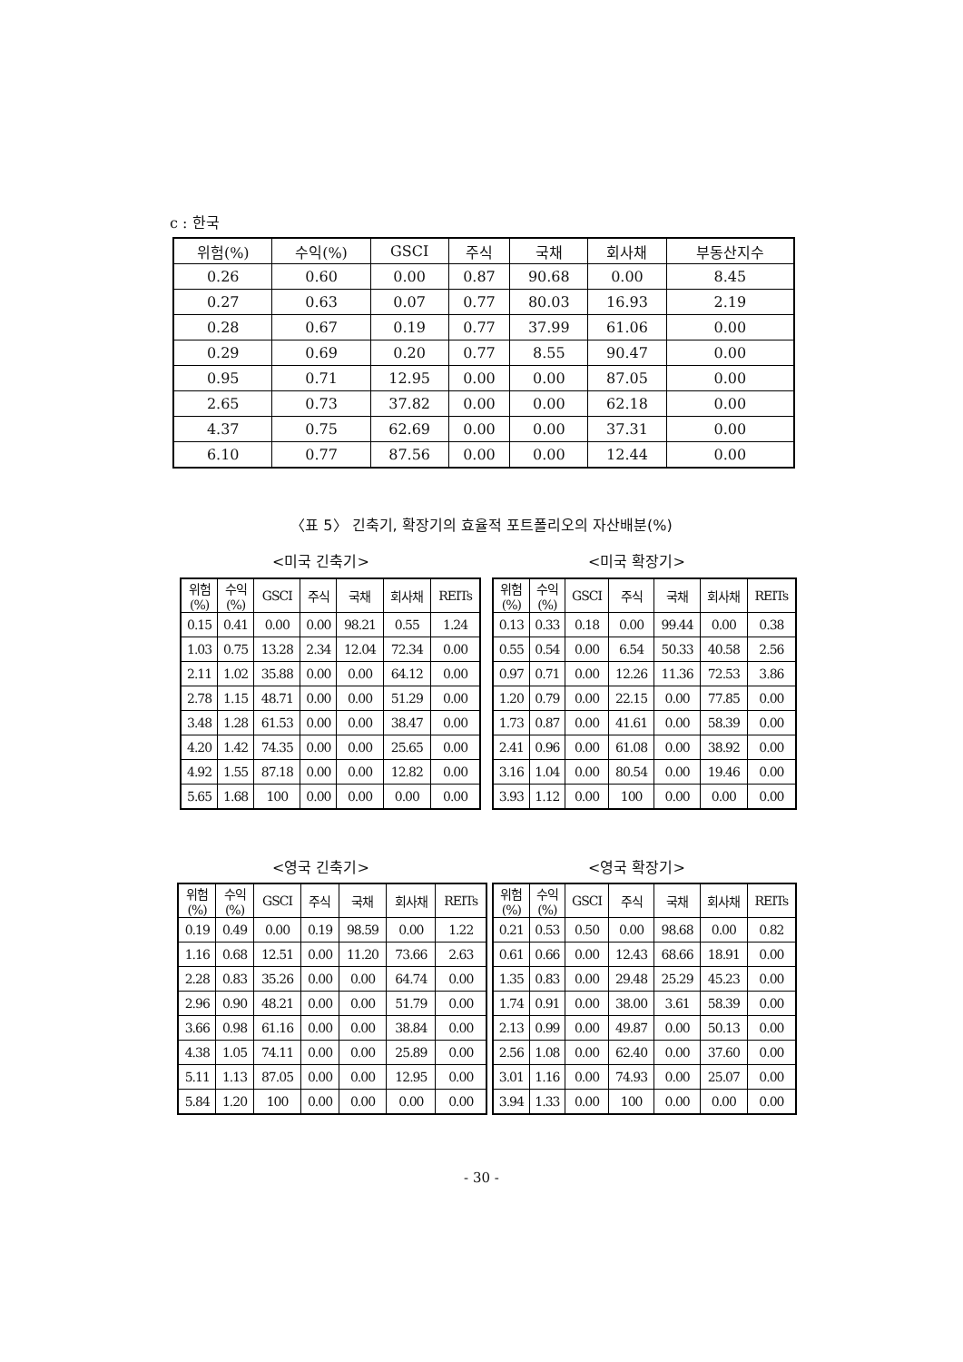c : 한국
| 위험(%) | 수익(%) | GSCI | 주식 | 국채 | 회사채 | 부동산지수 |
| --- | --- | --- | --- | --- | --- | --- |
| 0.26 | 0.60 | 0.00 | 0.87 | 90.68 | 0.00 | 8.45 |
| 0.27 | 0.63 | 0.07 | 0.77 | 80.03 | 16.93 | 2.19 |
| 0.28 | 0.67 | 0.19 | 0.77 | 37.99 | 61.06 | 0.00 |
| 0.29 | 0.69 | 0.20 | 0.77 | 8.55 | 90.47 | 0.00 |
| 0.95 | 0.71 | 12.95 | 0.00 | 0.00 | 87.05 | 0.00 |
| 2.65 | 0.73 | 37.82 | 0.00 | 0.00 | 62.18 | 0.00 |
| 4.37 | 0.75 | 62.69 | 0.00 | 0.00 | 37.31 | 0.00 |
| 6.10 | 0.77 | 87.56 | 0.00 | 0.00 | 12.44 | 0.00 |
〈표 5〉 긴축기, 확장기의 효율적 포트폴리오의 자산배분(%)
<미국 긴축기>
| 위험 (%) | 수익 (%) | GSCI | 주식 | 국채 | 회사채 | REITs |
| --- | --- | --- | --- | --- | --- | --- |
| 0.15 | 0.41 | 0.00 | 0.00 | 98.21 | 0.55 | 1.24 |
| 1.03 | 0.75 | 13.28 | 2.34 | 12.04 | 72.34 | 0.00 |
| 2.11 | 1.02 | 35.88 | 0.00 | 0.00 | 64.12 | 0.00 |
| 2.78 | 1.15 | 48.71 | 0.00 | 0.00 | 51.29 | 0.00 |
| 3.48 | 1.28 | 61.53 | 0.00 | 0.00 | 38.47 | 0.00 |
| 4.20 | 1.42 | 74.35 | 0.00 | 0.00 | 25.65 | 0.00 |
| 4.92 | 1.55 | 87.18 | 0.00 | 0.00 | 12.82 | 0.00 |
| 5.65 | 1.68 | 100 | 0.00 | 0.00 | 0.00 | 0.00 |
<미국 확장기>
| 위험 (%) | 수익 (%) | GSCI | 주식 | 국채 | 회사채 | REITs |
| --- | --- | --- | --- | --- | --- | --- |
| 0.13 | 0.33 | 0.18 | 0.00 | 99.44 | 0.00 | 0.38 |
| 0.55 | 0.54 | 0.00 | 6.54 | 50.33 | 40.58 | 2.56 |
| 0.97 | 0.71 | 0.00 | 12.26 | 11.36 | 72.53 | 3.86 |
| 1.20 | 0.79 | 0.00 | 22.15 | 0.00 | 77.85 | 0.00 |
| 1.73 | 0.87 | 0.00 | 41.61 | 0.00 | 58.39 | 0.00 |
| 2.41 | 0.96 | 0.00 | 61.08 | 0.00 | 38.92 | 0.00 |
| 3.16 | 1.04 | 0.00 | 80.54 | 0.00 | 19.46 | 0.00 |
| 3.93 | 1.12 | 0.00 | 100 | 0.00 | 0.00 | 0.00 |
<영국 긴축기>
| 위험 (%) | 수익 (%) | GSCI | 주식 | 국채 | 회사채 | REITs |
| --- | --- | --- | --- | --- | --- | --- |
| 0.19 | 0.49 | 0.00 | 0.19 | 98.59 | 0.00 | 1.22 |
| 1.16 | 0.68 | 12.51 | 0.00 | 11.20 | 73.66 | 2.63 |
| 2.28 | 0.83 | 35.26 | 0.00 | 0.00 | 64.74 | 0.00 |
| 2.96 | 0.90 | 48.21 | 0.00 | 0.00 | 51.79 | 0.00 |
| 3.66 | 0.98 | 61.16 | 0.00 | 0.00 | 38.84 | 0.00 |
| 4.38 | 1.05 | 74.11 | 0.00 | 0.00 | 25.89 | 0.00 |
| 5.11 | 1.13 | 87.05 | 0.00 | 0.00 | 12.95 | 0.00 |
| 5.84 | 1.20 | 100 | 0.00 | 0.00 | 0.00 | 0.00 |
<영국 확장기>
| 위험 (%) | 수익 (%) | GSCI | 주식 | 국채 | 회사채 | REITs |
| --- | --- | --- | --- | --- | --- | --- |
| 0.21 | 0.53 | 0.50 | 0.00 | 98.68 | 0.00 | 0.82 |
| 0.61 | 0.66 | 0.00 | 12.43 | 68.66 | 18.91 | 0.00 |
| 1.35 | 0.83 | 0.00 | 29.48 | 25.29 | 45.23 | 0.00 |
| 1.74 | 0.91 | 0.00 | 38.00 | 3.61 | 58.39 | 0.00 |
| 2.13 | 0.99 | 0.00 | 49.87 | 0.00 | 50.13 | 0.00 |
| 2.56 | 1.08 | 0.00 | 62.40 | 0.00 | 37.60 | 0.00 |
| 3.01 | 1.16 | 0.00 | 74.93 | 0.00 | 25.07 | 0.00 |
| 3.94 | 1.33 | 0.00 | 100 | 0.00 | 0.00 | 0.00 |
- 30 -